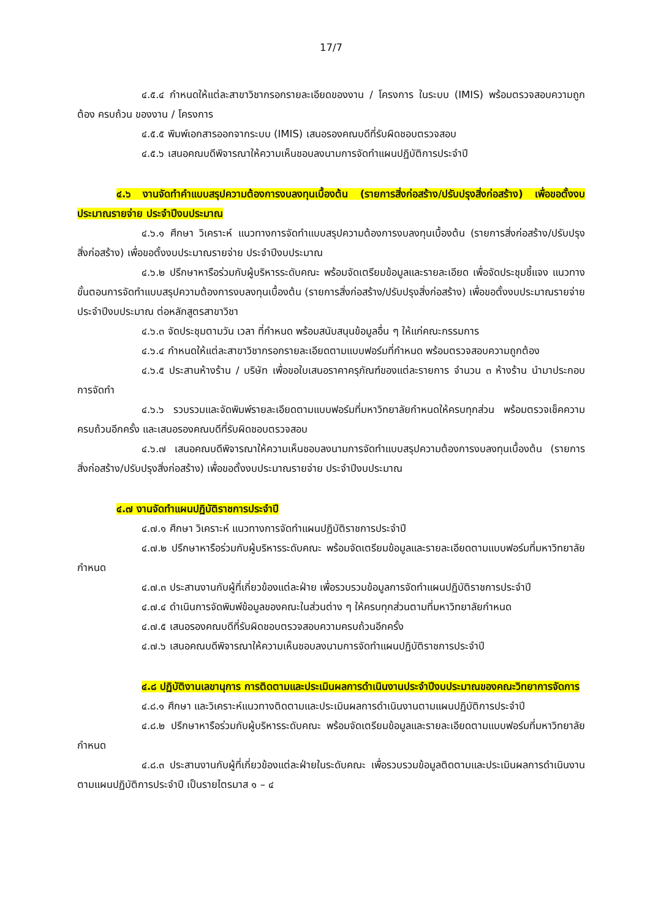17/7
๔.๕.๔ กำหนดให้แต่ละสาขาวิชากรอกรายละเอียดของงาน / โครงการ ในระบบ (IMIS) พร้อมตรวจสอบความถูกต้อง ครบถ้วน ของงาน / โครงการ
๔.๕.๕ พิมพ์เอกสารออกจากระบบ (IMIS) เสนอรองคณบดีที่รับผิดชอบตรวจสอบ
๔.๕.๖ เสนอคณบดีพิจารณาให้ความเห็นชอบลงนามการจัดทำแผนปฏิบัติการประจำปี
๔.๖ งานจัดทำคำแบบสรุปความต้องการงบลงทุนเบื้องต้น (รายการสิ่งก่อสร้าง/ปรับปรุงสิ่งก่อสร้าง) เพื่อขอตั้งงบประมาณรายจ่าย ประจำปีงบประมาณ
๔.๖.๑ ศึกษา วิเคราะห์ แนวทางการจัดทำแบบสรุปความต้องการงบลงทุนเบื้องต้น (รายการสิ่งก่อสร้าง/ปรับปรุงสิ่งก่อสร้าง) เพื่อขอตั้งงบประมาณรายจ่าย ประจำปีงบประมาณ
๔.๖.๒ ปรึกษาหารือร่วมกับผู้บริหารระดับคณะ พร้อมจัดเตรียมข้อมูลและรายละเอียด เพื่อจัดประชุมชี้แจง แนวทาง ขั้นตอนการจัดทำแบบสรุปความต้องการงบลงทุนเบื้องต้น (รายการสิ่งก่อสร้าง/ปรับปรุงสิ่งก่อสร้าง) เพื่อขอตั้งงบประมาณรายจ่าย ประจำปีงบประมาณ ต่อหลักสูตรสาขาวิชา
๔.๖.๓ จัดประชุมตามวัน เวลา ที่กำหนด พร้อมสนับสนุนข้อมูลอื่น ๆ ให้แก่คณะกรรมการ
๔.๖.๔ กำหนดให้แต่ละสาขาวิชากรอกรายละเอียดตามแบบฟอร์มที่กำหนด พร้อมตรวจสอบความถูกต้อง
๔.๖.๕ ประสานห้างร้าน / บริษัท เพื่อขอใบเสนอราคาครุภัณฑ์ของแต่ละรายการ จำนวน ๓ ห้างร้าน นำมาประกอบการจัดทำ
๔.๖.๖ รวบรวมและจัดพิมพ์รายละเอียดตามแบบฟอร์มที่มหาวิทยาลัยกำหนดให้ครบทุกส่วน พร้อมตรวจเช็คความครบถ้วนอีกครั้ง และเสนอรองคณบดีที่รับผิดชอบตรวจสอบ
๔.๖.๗ เสนอคณบดีพิจารณาให้ความเห็นชอบลงนามการจัดทำแบบสรุปความต้องการงบลงทุนเบื้องต้น (รายการสิ่งก่อสร้าง/ปรับปรุงสิ่งก่อสร้าง) เพื่อขอตั้งงบประมาณรายจ่าย ประจำปีงบประมาณ
๔.๗ งานจัดทำแผนปฏิบัติราชการประจำปี
๔.๗.๑ ศึกษา วิเคราะห์ แนวทางการจัดทำแผนปฏิบัติราชการประจำปี
๔.๗.๒ ปรึกษาหารือร่วมกับผู้บริหารระดับคณะ พร้อมจัดเตรียมข้อมูลและรายละเอียดตามแบบฟอร์มที่มหาวิทยาลัยกำหนด
๔.๗.๓ ประสานงานกับผู้ที่เกี่ยวข้องแต่ละฝ่าย เพื่อรวบรวมข้อมูลการจัดทำแผนปฏิบัติราชการประจำปี
๔.๗.๔ ดำเนินการจัดพิมพ์ข้อมูลของคณะในส่วนต่าง ๆ ให้ครบทุกส่วนตามที่มหาวิทยาลัยกำหนด
๔.๗.๕ เสนอรองคณบดีที่รับผิดชอบตรวจสอบความครบถ้วนอีกครั้ง
๔.๗.๖ เสนอคณบดีพิจารณาให้ความเห็นชอบลงนามการจัดทำแผนปฏิบัติราชการประจำปี
๔.๘ ปฏิบัติงานเลขานุการ การติดตามและประเมินผลการดำเนินงานประจำปีงบประมาณของคณะวิทยาการจัดการ
๔.๘.๑ ศึกษา และวิเคราะห์แนวทางติดตามและประเมินผลการดำเนินงานตามแผนปฏิบัติการประจำปี
๔.๘.๒ ปรึกษาหารือร่วมกับผู้บริหารระดับคณะ พร้อมจัดเตรียมข้อมูลและรายละเอียดตามแบบฟอร์มที่มหาวิทยาลัยกำหนด
๔.๘.๓ ประสานงานกับผู้ที่เกี่ยวข้องแต่ละฝ่ายในระดับคณะ เพื่อรวบรวมข้อมูลติดตามและประเมินผลการดำเนินงานตามแผนปฏิบัติการประจำปี เป็นรายไตรมาส ๑ – ๔